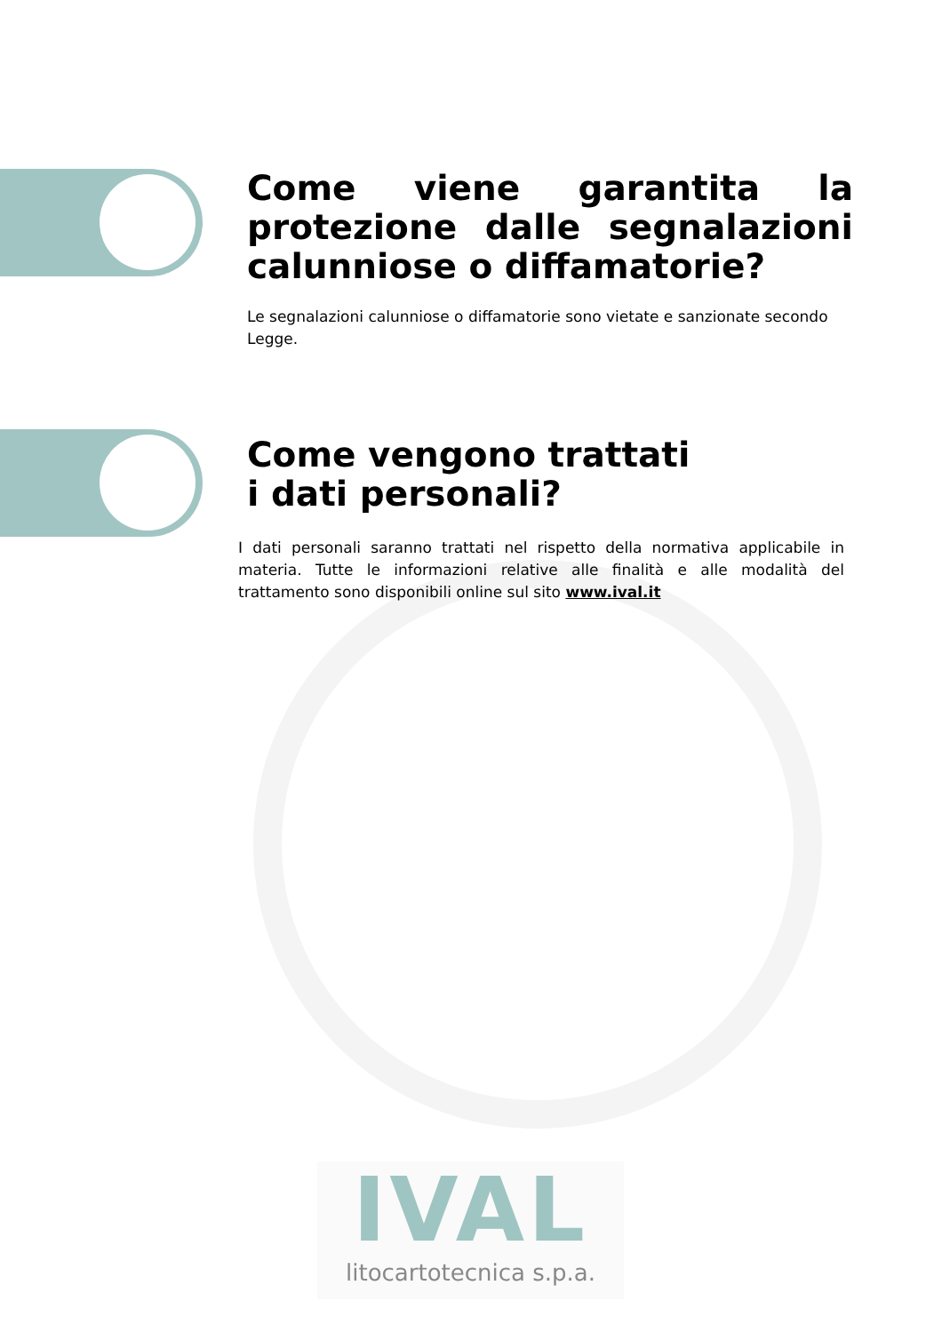Come viene garantita la protezione dalle segnalazioni calunniose o diffamatorie?
Le segnalazioni calunniose o diffamatorie sono vietate e sanzionate secondo Legge.
Come vengono trattati
i dati personali?
I dati personali saranno trattati nel rispetto della normativa applicabile in materia. Tutte le informazioni relative alle finalità e alle modalità del trattamento sono disponibili online sul sito www.ival.it
IVAL
litocartotecnica s.p.a.